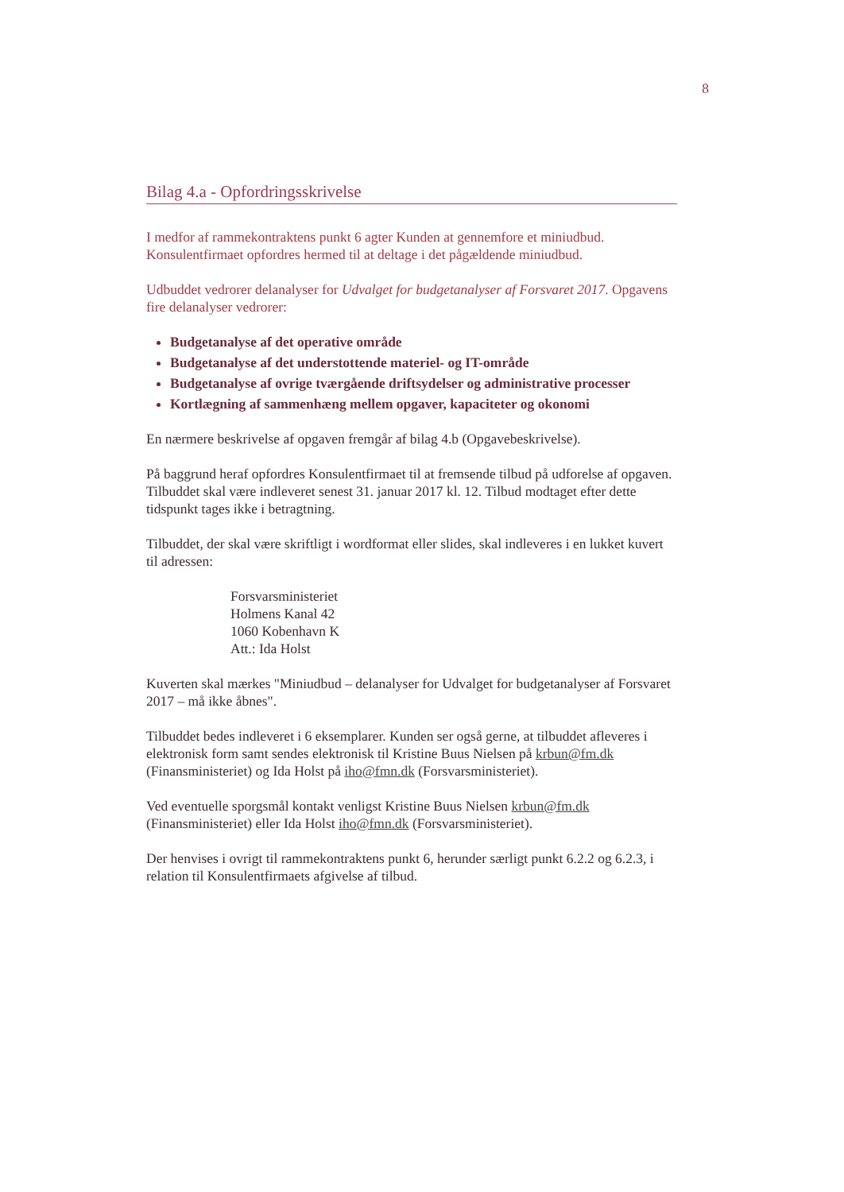8
Bilag 4.a - Opfordringsskrivelse
I medfor af rammekontraktens punkt 6 agter Kunden at gennemfore et miniudbud. Konsulentfirmaet opfordres hermed til at deltage i det pågældende miniudbud.
Udbuddet vedrorer delanalyser for Udvalget for budgetanalyser af Forsvaret 2017. Opgavens fire delanalyser vedrorer:
Budgetanalyse af det operative område
Budgetanalyse af det understottende materiel- og IT-område
Budgetanalyse af ovrige tværgående driftsydelser og administrative processer
Kortlægning af sammenhæng mellem opgaver, kapaciteter og okonomi
En nærmere beskrivelse af opgaven fremgår af bilag 4.b (Opgavebeskrivelse).
På baggrund heraf opfordres Konsulentfirmaet til at fremsende tilbud på udforelse af opgaven. Tilbuddet skal være indleveret senest 31. januar 2017 kl. 12. Tilbud modtaget efter dette tidspunkt tages ikke i betragtning.
Tilbuddet, der skal være skriftligt i wordformat eller slides, skal indleveres i en lukket kuvert til adressen:
Forsvarsministeriet
Holmens Kanal 42
1060 Kobenhavn K
Att.: Ida Holst
Kuverten skal mærkes "Miniudbud – delanalyser for Udvalget for budgetanalyser af Forsvaret 2017 – må ikke åbnes".
Tilbuddet bedes indleveret i 6 eksemplarer. Kunden ser også gerne, at tilbuddet afleveres i elektronisk form samt sendes elektronisk til Kristine Buus Nielsen på krbun@fm.dk (Finansministeriet) og Ida Holst på iho@fmn.dk (Forsvarsministeriet).
Ved eventuelle sporgsmål kontakt venligst Kristine Buus Nielsen krbun@fm.dk (Finansministeriet) eller Ida Holst iho@fmn.dk (Forsvarsministeriet).
Der henvises i ovrigt til rammekontraktens punkt 6, herunder særligt punkt 6.2.2 og 6.2.3, i relation til Konsulentfirmaets afgivelse af tilbud.